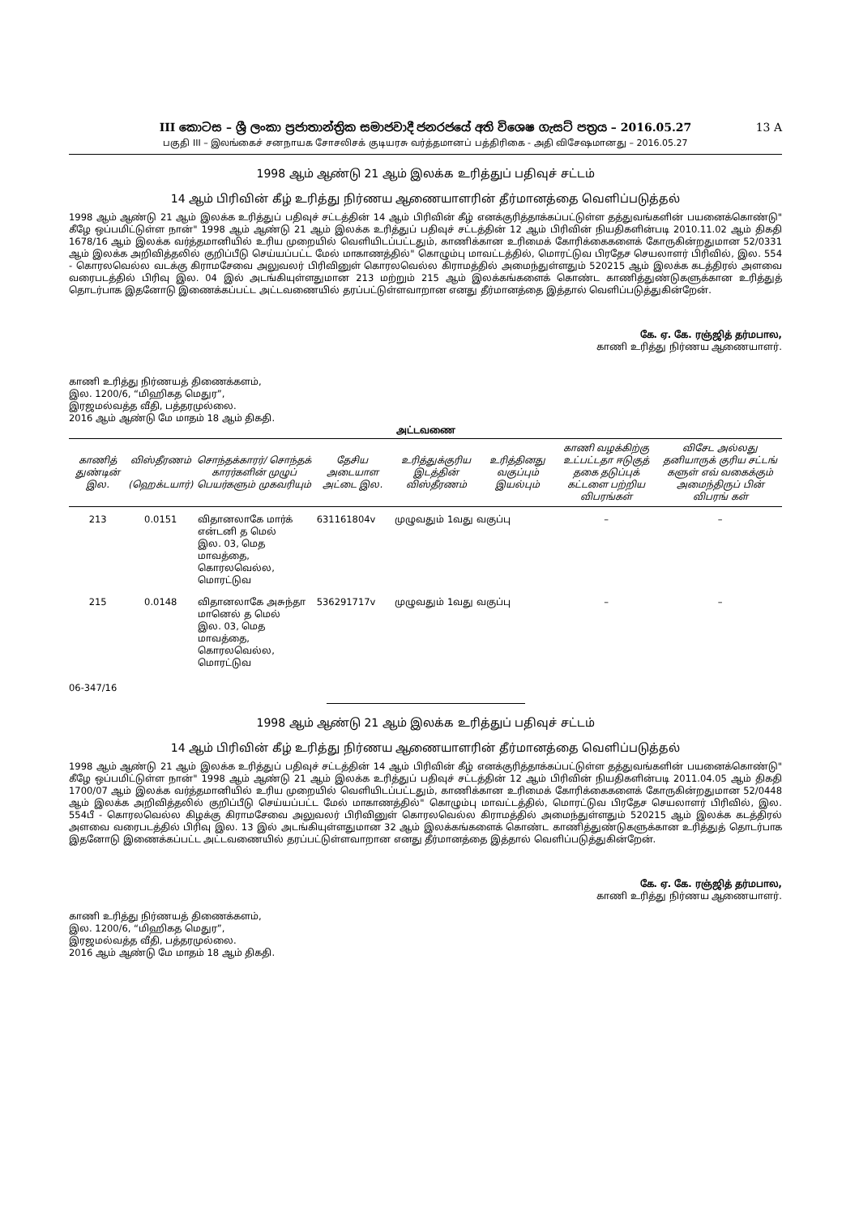III කොටස – ශ්‍රී ලංකා ප්‍රජාතාන්ත්‍රික සමාජවාදී ජනරජයේ අති විශෙෂ ගැසට් පත්‍රය – 2016.05.27
13 A
பகுதி III – இலங்கைச் சனநாயக சோசலிசக் குடியரசு வர்த்தமானப் பத்திரிகை - அதி விசேஷமானது – 2016.05.27
1998 ஆம் ஆண்டு 21 ஆம் இலக்க உரித்துப் பதிவுச் சட்டம்
14 ஆம் பிரிவின் கீழ் உரித்து நிர்ணய ஆணையாளரின் தீர்மானத்தை வெளிப்படுத்தல்
1998 ஆம் ஆண்டு 21 ஆம் இலக்க உரித்துப் பதிவுச் சட்டத்தின் 14 ஆம் பிரிவின் கீழ் எனக்குரித்தாக்கப்பட்டுள்ள தத்துவங்களின் பயனைக்கொண்டு" கீழே ஒப்பமிட்டுள்ள நான்" 1998 ஆம் ஆண்டு 21 ஆம் இலக்க உரித்துப் பதிவுச் சட்டத்தின் 12 ஆம் பிரிவின் நியதிகளின்படி 2010.11.02 ஆம் திகதி 1678/16 ஆம் இலக்க வர்த்தமானியில் உரிய முறையில் வெளியிடப்பட்டதும், காணிக்கான உரிமைக் கோரிக்கைகளைக் கோருகின்றதுமான 52/0331 ஆம் இலக்க அறிவித்தலில் குறிப்பீடு செய்யப்பட்ட மேல் மாகாணத்தில்" கொழும்பு மாவட்டத்தில், மொரட்டுவ பிரதேச செயலாளர் பிரிவில், இல. 554 - கொரலவெல்ல வடக்கு கிராமசேவை அலுவலர் பிரிவினுள் கொரலவெல்ல கிராமத்தில் அமைந்துள்ளதும் 520215 ஆம் இலக்க கடத்திரல் அளவை வரைபடத்தில் பிரிவு இல. 04 இல் அடங்கியுள்ளதுமான 213 மற்றும் 215 ஆம் இலக்கங்களைக் கொண்ட காணித்துண்டுகளுக்கான உரித்துத் தொடர்பாக இதனோடு இணைக்கப்பட்ட அட்டவணையில் தரப்பட்டுள்ளவாறான எனது தீர்மானத்தை இத்தால் வெளிப்படுத்துகின்றேன்.
கே. ஏ. கே. ரஞ்ஜித் தர்மபால,
காணி உரித்து நிர்ணய ஆணையாளர்.
காணி உரித்து நிர்ணயத் திணைக்களம்,
இல. 1200/6, “மிஹிகத மெதுர”,
இரஜமல்வத்த வீதி, பத்தரமுல்லை.
2016 ஆம் ஆண்டு மே மாதம் 18 ஆம் திகதி.
அட்டவணை
| காணித் துண்டின் இல. | விஸ்தீரணம் (ஹெக்டயார்) | சொந்தக்காரர்/ சொந்தக் காரர்களின் முழுப் பெயர்களும் முகவரியும் | தேசிய அடையாள அட்டை இல. | உரித்துக்குரிய இடத்தின் விஸ்தீரணம் | உரித்தினது வகுப்பும் இயல்பும் | காணி வழக்கிற்கு உட்பட்டதா ஈடுகுத் தகை தடுப்புக் கட்டளை பற்றிய விபரங்கள் | விசேட அல்லது தனியாருக் குரிய சட்டங் களுள் எவ் வகைக்கும் அமைந்திருப் பின் விபரங் கள் |
| --- | --- | --- | --- | --- | --- | --- | --- |
| 213 | 0.0151 | விதானலாகே மார்க் என்டனி த மெல் இல. 03, மெத மாவத்தை, கொரலவெல்ல, மொரட்டுவ | 631161804v | முழுவதும் 1வது வகுப்பு | | – | – |
| 215 | 0.0148 | விதானலாகே அசுந்தா மானெல் த மெல் இல. 03, மெத மாவத்தை, கொரலவெல்ல, மொரட்டுவ | 536291717v | முழுவதும் 1வது வகுப்பு | | – | – |
06-347/16
1998 ஆம் ஆண்டு 21 ஆம் இலக்க உரித்துப் பதிவுச் சட்டம்
14 ஆம் பிரிவின் கீழ் உரித்து நிர்ணய ஆணையாளரின் தீர்மானத்தை வெளிப்படுத்தல்
1998 ஆம் ஆண்டு 21 ஆம் இலக்க உரித்துப் பதிவுச் சட்டத்தின் 14 ஆம் பிரிவின் கீழ் எனக்குரித்தாக்கப்பட்டுள்ள தத்துவங்களின் பயனைக்கொண்டு" கீழே ஒப்பமிட்டுள்ள நான்" 1998 ஆம் ஆண்டு 21 ஆம் இலக்க உரித்துப் பதிவுச் சட்டத்தின் 12 ஆம் பிரிவின் நியதிகளின்படி 2011.04.05 ஆம் திகதி 1700/07 ஆம் இலக்க வர்த்தமானியில் உரிய முறையில் வெளியிடப்பட்டதும், காணிக்கான உரிமைக் கோரிக்கைகளைக் கோருகின்றதுமான 52/0448 ஆம் இலக்க அறிவித்தலில் குறிப்பீடு செய்யப்பட்ட மேல் மாகாணத்தில்" கொழும்பு மாவட்டத்தில், மொரட்டுவ பிரதேச செயலாளர் பிரிவில், இல. 554பீ - கொரலவெல்ல கிழக்கு கிராமசேவை அலுவலர் பிரிவினுள் கொரலவெல்ல கிராமத்தில் அமைந்துள்ளதும் 520215 ஆம் இலக்க கடத்திரல் அளவை வரைபடத்தில் பிரிவு இல. 13 இல் அடங்கியுள்ளதுமான 32 ஆம் இலக்கங்களைக் கொண்ட காணித்துண்டுகளுக்கான உரித்துத் தொடர்பாக இதனோடு இணைக்கப்பட்ட அட்டவணையில் தரப்பட்டுள்ளவாறான எனது தீர்மானத்தை இத்தால் வெளிப்படுத்துகின்றேன்.
கே. ஏ. கே. ரஞ்ஜித் தர்மபால,
காணி உரித்து நிர்ணய ஆணையாளர்.
காணி உரித்து நிர்ணயத் திணைக்களம்,
இல. 1200/6, “மிஹிகத மெதுர”,
இரஜமல்வத்த வீதி, பத்தரமுல்லை.
2016 ஆம் ஆண்டு மே மாதம் 18 ஆம் திகதி.